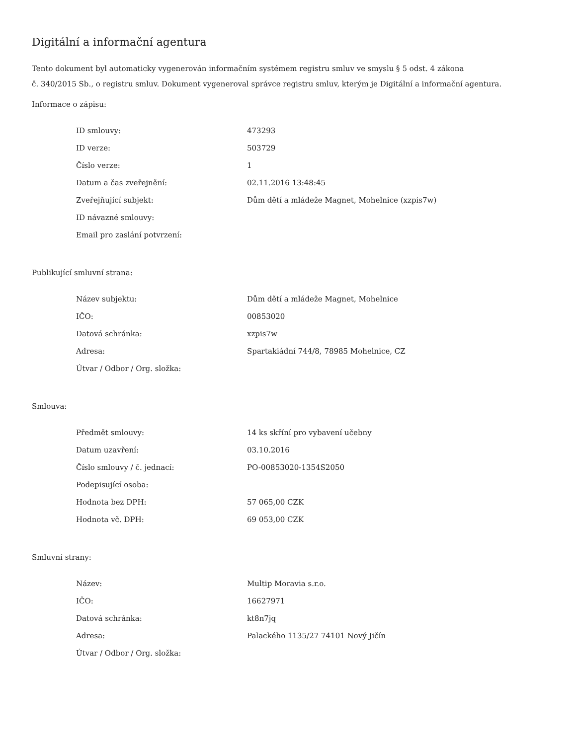Digitální a informační agentura
Tento dokument byl automaticky vygenerován informačním systémem registru smluv ve smyslu § 5 odst. 4 zákona
č. 340/2015 Sb., o registru smluv. Dokument vygeneroval správce registru smluv, kterým je Digitální a informační agentura.
Informace o zápisu:
| ID smlouvy: | 473293 |
| ID verze: | 503729 |
| Číslo verze: | 1 |
| Datum a čas zveřejnění: | 02.11.2016 13:48:45 |
| Zveřejňující subjekt: | Dům dětí a mládeže Magnet, Mohelnice (xzpis7w) |
| ID návazné smlouvy: | |
| Email pro zaslání potvrzení: | |
Publikující smluvní strana:
| Název subjektu: | Dům dětí a mládeže Magnet, Mohelnice |
| IČO: | 00853020 |
| Datová schránka: | xzpis7w |
| Adresa: | Spartakiádní 744/8, 78985 Mohelnice, CZ |
| Útvar / Odbor / Org. složka: | |
Smlouva:
| Předmět smlouvy: | 14 ks skříní pro vybavení učebny |
| Datum uzavření: | 03.10.2016 |
| Číslo smlouvy / č. jednací: | PO-00853020-1354S2050 |
| Podepisující osoba: | |
| Hodnota bez DPH: | 57 065,00 CZK |
| Hodnota vč. DPH: | 69 053,00 CZK |
Smluvní strany:
| Název: | Multip Moravia s.r.o. |
| IČO: | 16627971 |
| Datová schránka: | kt8n7jq |
| Adresa: | Palackého 1135/27 74101 Nový Jičín |
| Útvar / Odbor / Org. složka: | |